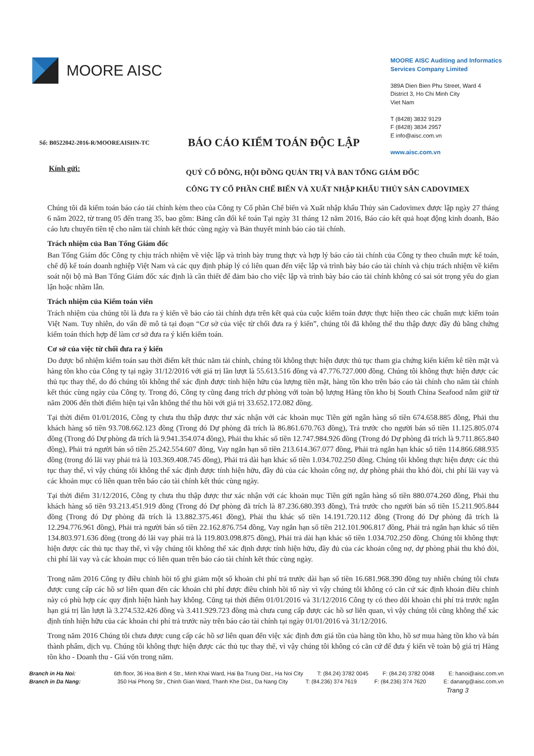MOORE AISC
MOORE AISC Auditing and Informatics Services Company Limited
389A Dien Bien Phu Street, Ward 4
District 3, Ho Chi Minh City
Viet Nam
T (8428) 3832 9129
F (8428) 3834 2957
E info@aisc.com.vn
www.aisc.com.vn
Số: B0522042-2016-R/MOOREAISHN-TC
BÁO CÁO KIỂM TOÁN ĐỘC LẬP
Kính gửi:
QUÝ CỔ ĐÔNG, HỘI ĐỒNG QUẢN TRỊ VÀ BAN TỔNG GIÁM ĐỐC
CÔNG TY CỔ PHẦN CHẾ BIẾN VÀ XUẤT NHẬP KHẨU THỦY SẢN CADOVIMEX
Chúng tôi đã kiểm toán báo cáo tài chính kèm theo của Công ty Cổ phần Chế biến và Xuất nhập khẩu Thủy sản Cadovimex được lập ngày 27 tháng 6 năm 2022, từ trang 05 đến trang 35, bao gồm: Bảng cân đối kế toán Tại ngày 31 tháng 12 năm 2016, Báo cáo kết quả hoạt động kinh doanh, Báo cáo lưu chuyển tiền tệ cho năm tài chính kết thúc cùng ngày và Bản thuyết minh báo cáo tài chính.
Trách nhiệm của Ban Tổng Giám đốc
Ban Tổng Giám đốc Công ty chịu trách nhiệm về việc lập và trình bày trung thực và hợp lý báo cáo tài chính của Công ty theo chuẩn mực kế toán, chế độ kế toán doanh nghiệp Việt Nam và các quy định pháp lý có liên quan đến việc lập và trình bày báo cáo tài chính và chịu trách nhiệm về kiểm soát nội bộ mà Ban Tổng Giám đốc xác định là cần thiết để đảm bảo cho việc lập và trình bày báo cáo tài chính không có sai sót trọng yếu do gian lận hoặc nhầm lẫn.
Trách nhiệm của Kiểm toán viên
Trách nhiệm của chúng tôi là đưa ra ý kiến về báo cáo tài chính dựa trên kết quả của cuộc kiểm toán được thực hiện theo các chuẩn mực kiểm toán Việt Nam. Tuy nhiên, do vấn đề mô tả tại đoạn “Cơ sở của việc từ chối đưa ra ý kiến”, chúng tôi đã không thể thu thập được đầy đủ bằng chứng kiểm toán thích hợp để làm cơ sở đưa ra ý kiến kiểm toán.
Cơ sở của việc từ chối đưa ra ý kiến
Do được bổ nhiệm kiểm toán sau thời điểm kết thúc năm tài chính, chúng tôi không thực hiện được thủ tục tham gia chứng kiến kiểm kê tiền mặt và hàng tồn kho của Công ty tại ngày 31/12/2016 với giá trị lần lượt là 55.613.516 đồng và 47.776.727.000 đồng. Chúng tôi không thực hiện được các thủ tục thay thế, do đó chúng tôi không thể xác định được tính hiện hữu của lượng tiền mặt, hàng tồn kho trên báo cáo tài chính cho năm tài chính kết thúc cùng ngày của Công ty. Trong đó, Công ty cũng đang trích dự phòng với toàn bộ lượng Hàng tồn kho bị South China Seafood nắm giữ từ năm 2006 đến thời điểm hiện tại vẫn không thể thu hồi với giá trị 33.652.172.082 đồng.
Tại thời điểm 01/01/2016, Công ty chưa thu thập được thư xác nhận với các khoản mục Tiền gửi ngân hàng số tiền 674.658.885 đồng, Phải thu khách hàng số tiền 93.708.662.123 đồng (Trong đó Dự phòng đã trích là 86.861.670.763 đồng), Trả trước cho người bán số tiền 11.125.805.074 đồng (Trong đó Dự phòng đã trích là 9.941.354.074 đồng), Phải thu khác số tiền 12.747.984.926 đồng (Trong đó Dự phòng đã trích là 9.711.865.840 đồng), Phải trả người bán số tiền 25.242.554.607 đồng, Vay ngắn hạn số tiền 213.614.367.077 đồng, Phải trả ngắn hạn khác số tiền 114.866.688.935 đồng (trong đó lãi vay phải trả là 103.369.408.745 đồng), Phải trả dài hạn khác số tiền 1.034.702.250 đồng. Chúng tôi không thực hiện được các thủ tục thay thế, vì vậy chúng tôi không thể xác định được tính hiện hữu, đầy đủ của các khoản công nợ, dự phòng phải thu khó đòi, chi phí lãi vay và các khoản mục có liên quan trên báo cáo tài chính kết thúc cùng ngày.
Tại thời điểm 31/12/2016, Công ty chưa thu thập được thư xác nhận với các khoản mục Tiền gửi ngân hàng số tiền 880.074.260 đồng, Phải thu khách hàng số tiền 93.213.451.919 đồng (Trong đó Dự phòng đã trích là 87.236.680.393 đồng), Trả trước cho người bán số tiền 15.211.905.844 đồng (Trong đó Dự phòng đã trích là 13.882.375.461 đồng), Phải thu khác số tiền 14.191.720.112 đồng (Trong đó Dự phòng đã trích là 12.294.776.961 đồng), Phải trả người bán số tiền 22.162.876.754 đồng, Vay ngắn hạn số tiền 212.101.906.817 đồng, Phải trả ngắn hạn khác số tiền 134.803.971.636 đồng (trong đó lãi vay phải trả là 119.803.098.875 đồng), Phải trả dài hạn khác số tiền 1.034.702.250 đồng. Chúng tôi không thực hiện được các thủ tục thay thế, vì vậy chúng tôi không thể xác định được tính hiện hữu, đầy đủ của các khoản công nợ, dự phòng phải thu khó đòi, chi phí lãi vay và các khoản mục có liên quan trên báo cáo tài chính kết thúc cùng ngày.
Trong năm 2016 Công ty điều chỉnh hồi tố ghi giảm một số khoản chi phí trả trước dài hạn số tiền 16.681.968.390 đồng tuy nhiên chúng tôi chưa được cung cấp các hồ sơ liên quan đến các khoản chi phí được điều chỉnh hồi tố này vì vậy chúng tôi không có căn cứ xác định khoản điều chỉnh này có phù hợp các quy định hiện hành hay không. Cũng tại thời điểm 01/01/2016 và 31/12/2016 Công ty có theo dõi khoản chi phí trả trước ngắn hạn giá trị lần lượt là 3.274.532.426 đồng và 3.411.929.723 đồng mà chưa cung cấp được các hồ sơ liên quan, vì vậy chúng tôi cũng không thể xác định tính hiện hữu của các khoản chi phí trả trước này trên báo cáo tài chính tại ngày 01/01/2016 và 31/12/2016.
Trong năm 2016 Chúng tôi chưa được cung cấp các hồ sơ liên quan đến việc xác định đơn giá tồn của hàng tồn kho, hồ sơ mua hàng tồn kho và bán thành phẩm, dịch vụ. Chúng tôi không thực hiện được các thủ tục thay thế, vì vậy chúng tôi không có căn cứ để đưa ý kiến về toàn bộ giá trị Hàng tồn kho - Doanh thu - Giá vốn trong năm.
Branch in Ha Noi: 6th floor, 36 Hoa Binh 4 Str., Minh Khai Ward, Hai Ba Trung Dist., Ha Noi City T: (84.24) 3782 0045 F: (84.24) 3782 0048 E: hanoi@aisc.com.vn
Branch in Da Nang: 350 Hai Phong Str., Chinh Gian Ward, Thanh Khe Dist., Da Nang City T: (84.236) 374 7619 F: (84.236) 374 7620 E: danang@aisc.com.vn
Trang 3